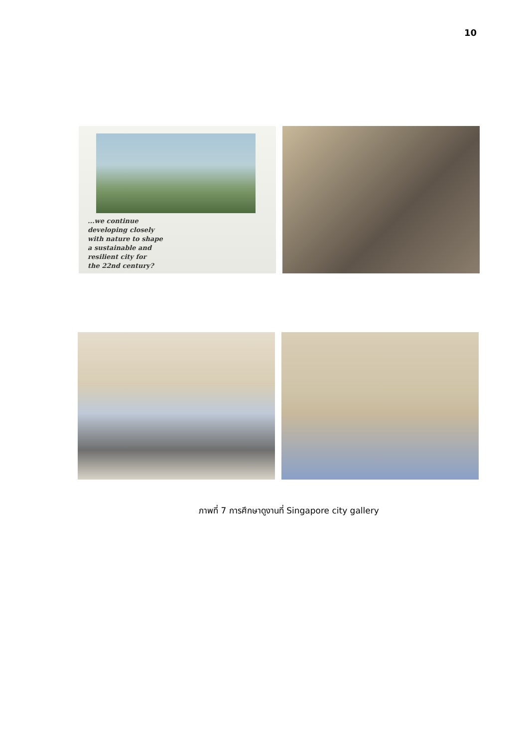10
...we continue
developing closely
with nature to shape
a sustainable and
resilient city for
the 22nd century?
ภาพที่ 7 การศึกษาดูงานที่ Singapore city gallery